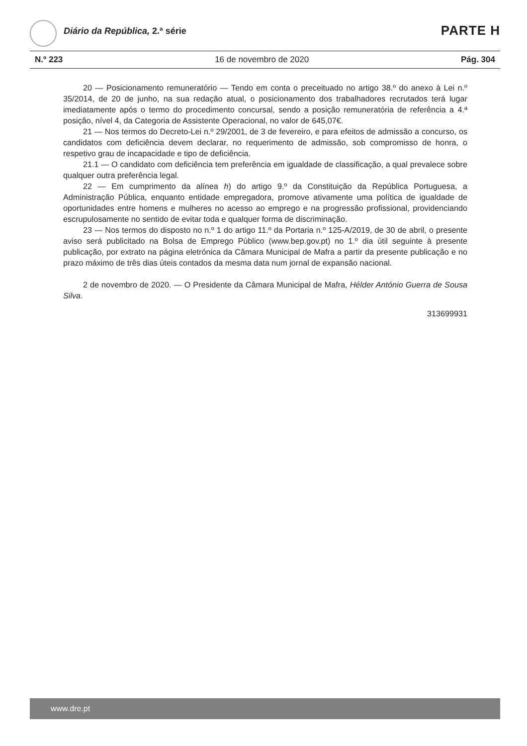Diário da República, 2.ª série PARTE H
N.º 223 16 de novembro de 2020 Pág. 304
20 — Posicionamento remuneratório — Tendo em conta o preceituado no artigo 38.º do anexo à Lei n.º 35/2014, de 20 de junho, na sua redação atual, o posicionamento dos trabalhadores recrutados terá lugar imediatamente após o termo do procedimento concursal, sendo a posição remuneratória de referência a 4.ª posição, nível 4, da Categoria de Assistente Operacional, no valor de 645,07€.
21 — Nos termos do Decreto-Lei n.º 29/2001, de 3 de fevereiro, e para efeitos de admissão a concurso, os candidatos com deficiência devem declarar, no requerimento de admissão, sob compromisso de honra, o respetivo grau de incapacidade e tipo de deficiência.
21.1 — O candidato com deficiência tem preferência em igualdade de classificação, a qual prevalece sobre qualquer outra preferência legal.
22 — Em cumprimento da alínea h) do artigo 9.º da Constituição da República Portuguesa, a Administração Pública, enquanto entidade empregadora, promove ativamente uma política de igualdade de oportunidades entre homens e mulheres no acesso ao emprego e na progressão profissional, providenciando escrupulosamente no sentido de evitar toda e qualquer forma de discriminação.
23 — Nos termos do disposto no n.º 1 do artigo 11.º da Portaria n.º 125-A/2019, de 30 de abril, o presente aviso será publicitado na Bolsa de Emprego Público (www.bep.gov.pt) no 1.º dia útil seguinte à presente publicação, por extrato na página eletrónica da Câmara Municipal de Mafra a partir da presente publicação e no prazo máximo de três dias úteis contados da mesma data num jornal de expansão nacional.
2 de novembro de 2020. — O Presidente da Câmara Municipal de Mafra, Hélder António Guerra de Sousa Silva.
313699931
www.dre.pt